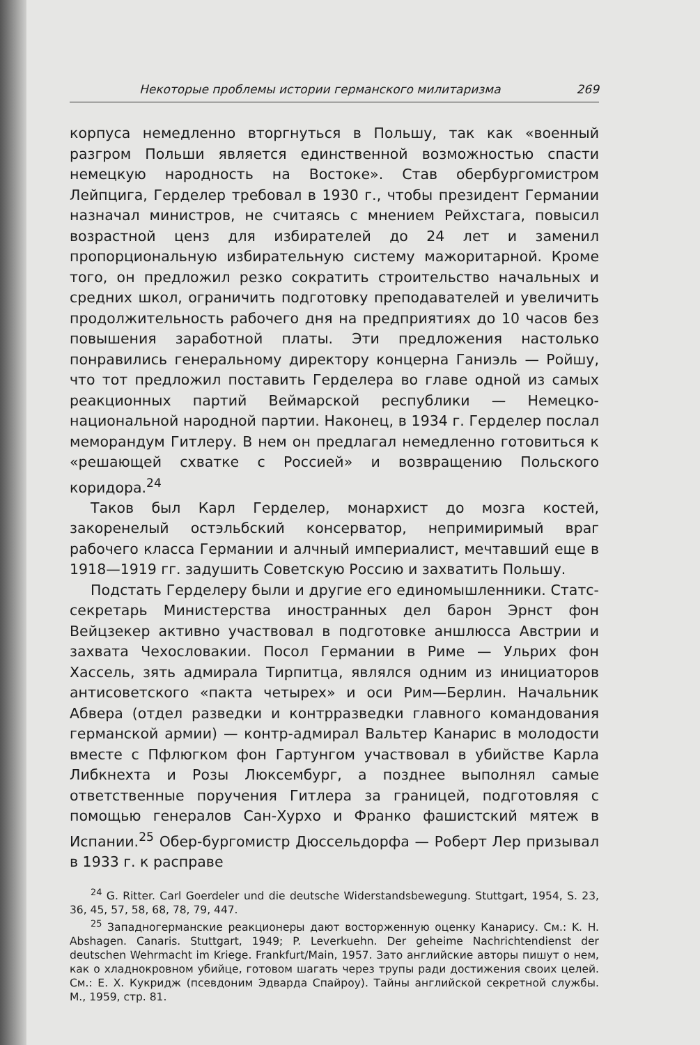Некоторые проблемы истории германского милитаризма 269
корпуса немедленно вторгнуться в Польшу, так как «военный разгром Польши является единственной возможностью спасти немецкую народность на Востоке». Став обербургомистром Лейпцига, Герделер требовал в 1930 г., чтобы президент Германии назначал министров, не считаясь с мнением Рейхстага, повысил возрастной ценз для избирателей до 24 лет и заменил пропорциональную избирательную систему мажоритарной. Кроме того, он предложил резко сократить строительство начальных и средних школ, ограничить подготовку преподавателей и увеличить продолжительность рабочего дня на предприятиях до 10 часов без повышения заработной платы. Эти предложения настолько понравились генеральному директору концерна Ганиэль — Ройшу, что тот предложил поставить Герделера во главе одной из самых реакционных партий Веймарской республики — Немецко-национальной народной партии. Наконец, в 1934 г. Герделер послал меморандум Гитлеру. В нем он предлагал немедленно готовиться к «решающей схватке с Россией» и возвращению Польского коридора.<sup>24</sup>
Таков был Карл Герделер, монархист до мозга костей, закоренелый остэльбский консерватор, непримиримый враг рабочего класса Германии и алчный империалист, мечтавший еще в 1918—1919 гг. задушить Советскую Россию и захватить Польшу.
Подстать Герделеру были и другие его единомышленники. Статс-секретарь Министерства иностранных дел барон Эрнст фон Вейцзекер активно участвовал в подготовке аншлюсса Австрии и захвата Чехословакии. Посол Германии в Риме — Ульрих фон Хассель, зять адмирала Тирпитца, являлся одним из инициаторов антисоветского «пакта четырех» и оси Рим—Берлин. Начальник Абвера (отдел разведки и контрразведки главного командования германской армии) — контр-адмирал Вальтер Канарис в молодости вместе с Пфлюгком фон Гартунгом участвовал в убийстве Карла Либкнехта и Розы Люксембург, а позднее выполнял самые ответственные поручения Гитлера за границей, подготовляя с помощью генералов Сан-Хурхо и Франко фашистский мятеж в Испании.<sup>25</sup> Обер-бургомистр Дюссельдорфа — Роберт Лер призывал в 1933 г. к расправе
<sup>24</sup> G. Ritter. Carl Goerdeler und die deutsche Widerstandsbewegung. Stuttgart, 1954, S. 23, 36, 45, 57, 58, 68, 78, 79, 447.
<sup>25</sup> Западногерманские реакционеры дают восторженную оценку Канарису. См.: K. H. Abshagen. Canaris. Stuttgart, 1949; P. Leverkuehn. Der geheime Nachrichtendienst der deutschen Wehrmacht im Kriege. Frankfurt/Main, 1957. Зато английские авторы пишут о нем, как о хладнокровном убийце, готовом шагать через трупы ради достижения своих целей. См.: Е. X. Кукридж (псевдоним Эдварда Спайроу). Тайны английской секретной службы. М., 1959, стр. 81.